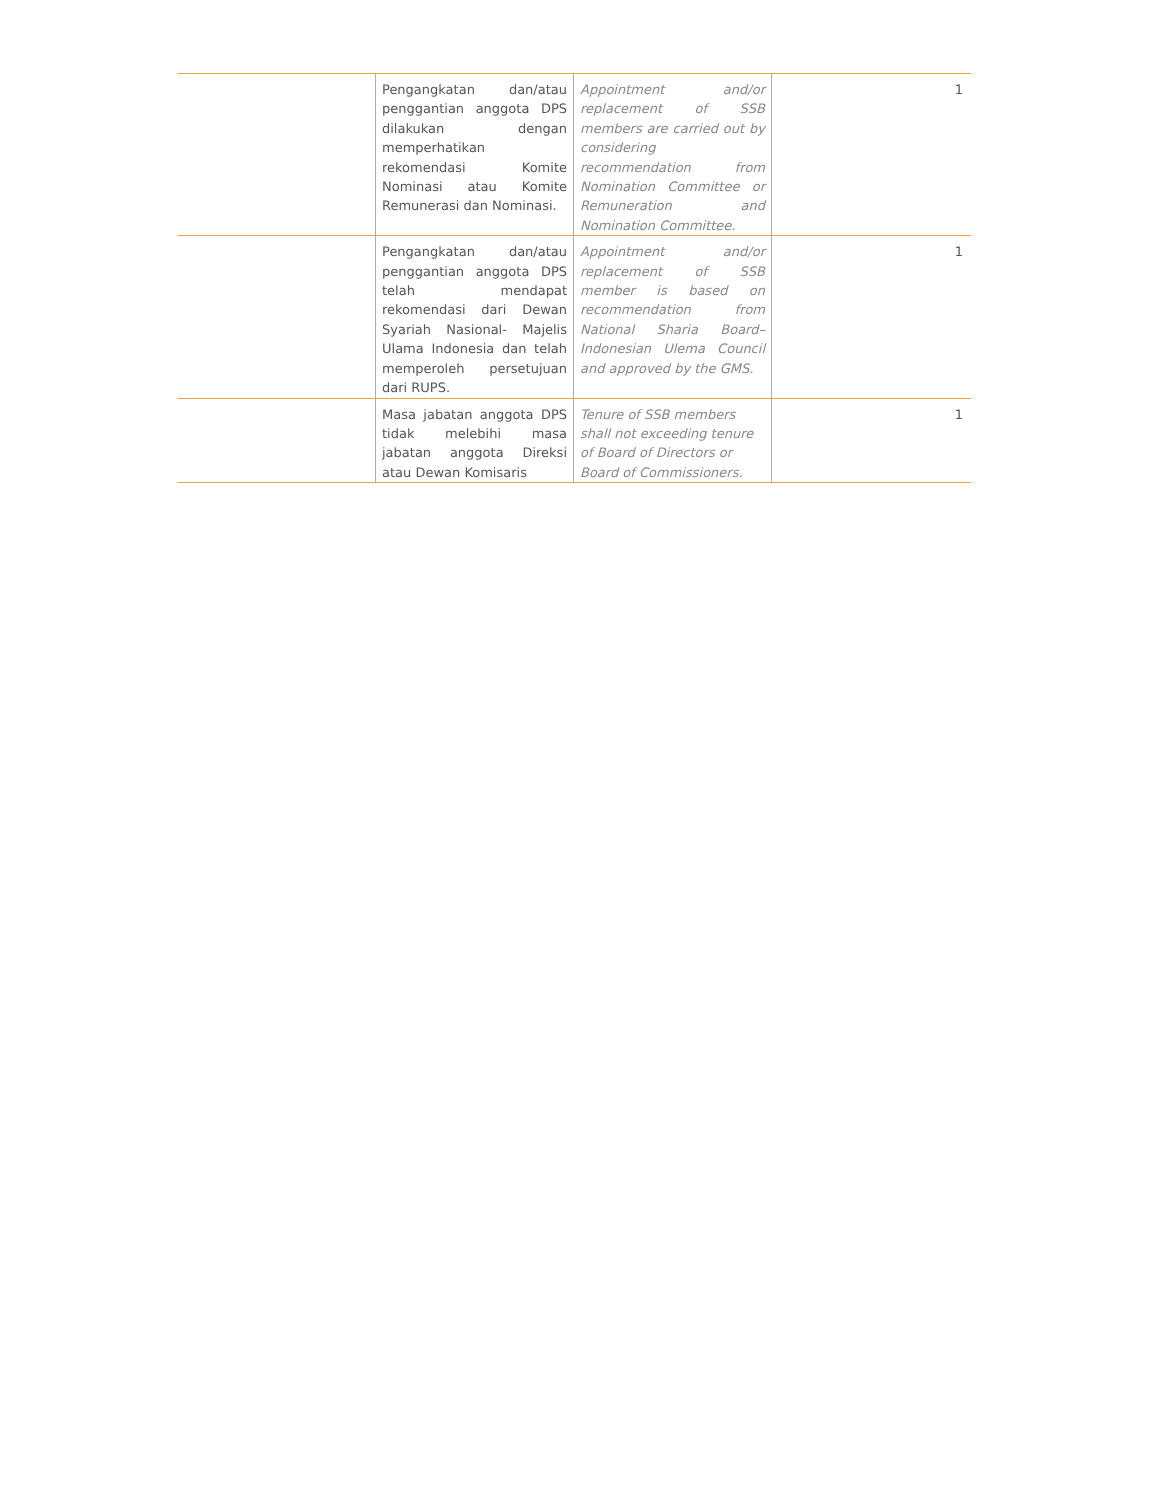| | Pengangkatan dan/atau penggantian anggota DPS dilakukan dengan memperhatikan rekomendasi Komite Nominasi atau Komite Remunerasi dan Nominasi. | Appointment and/or replacement of SSB members are carried out by considering recommendation from Nomination Committee or Remuneration and Nomination Committee. | 1 |
| | Pengangkatan dan/atau penggantian anggota DPS telah mendapat rekomendasi dari Dewan Syariah Nasional- Majelis Ulama Indonesia dan telah memperoleh persetujuan dari RUPS. | Appointment and/or replacement of SSB member is based on recommendation from National Sharia Board–Indonesian Ulema Council and approved by the GMS. | 1 |
| | Masa jabatan anggota DPS tidak melebihi masa jabatan anggota Direksi atau Dewan Komisaris | Tenure of SSB members shall not exceeding tenure of Board of Directors or Board of Commissioners. | 1 |